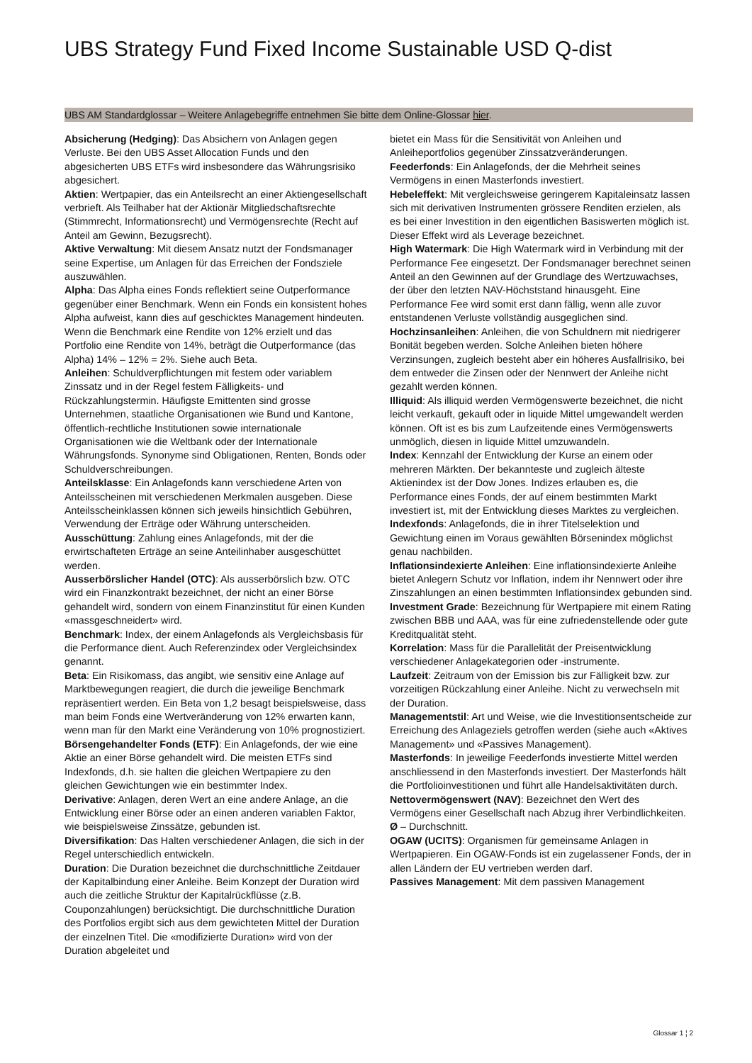UBS Strategy Fund Fixed Income Sustainable USD Q-dist
UBS AM Standardglossar – Weitere Anlagebegriffe entnehmen Sie bitte dem Online-Glossar hier.
Absicherung (Hedging): Das Absichern von Anlagen gegen Verluste. Bei den UBS Asset Allocation Funds und den abgesicherten UBS ETFs wird insbesondere das Währungsrisiko abgesichert.
Aktien: Wertpapier, das ein Anteilsrecht an einer Aktiengesellschaft verbrieft. Als Teilhaber hat der Aktionär Mitgliedschaftsrechte (Stimmrecht, Informationsrecht) und Vermögensrechte (Recht auf Anteil am Gewinn, Bezugsrecht).
Aktive Verwaltung: Mit diesem Ansatz nutzt der Fondsmanager seine Expertise, um Anlagen für das Erreichen der Fondsziele auszuwählen.
Alpha: Das Alpha eines Fonds reflektiert seine Outperformance gegenüber einer Benchmark. Wenn ein Fonds ein konsistent hohes Alpha aufweist, kann dies auf geschicktes Management hindeuten. Wenn die Benchmark eine Rendite von 12% erzielt und das Portfolio eine Rendite von 14%, beträgt die Outperformance (das Alpha) 14% – 12% = 2%. Siehe auch Beta.
Anleihen: Schuldverpflichtungen mit festem oder variablem Zinssatz und in der Regel festem Fälligkeits- und Rückzahlungstermin. Häufigste Emittenten sind grosse Unternehmen, staatliche Organisationen wie Bund und Kantone, öffentlich-rechtliche Institutionen sowie internationale Organisationen wie die Weltbank oder der Internationale Währungsfonds. Synonyme sind Obligationen, Renten, Bonds oder Schuldverschreibungen.
Anteilsklasse: Ein Anlagefonds kann verschiedene Arten von Anteilsscheinen mit verschiedenen Merkmalen ausgeben. Diese Anteilsscheinklassen können sich jeweils hinsichtlich Gebühren, Verwendung der Erträge oder Währung unterscheiden.
Ausschüttung: Zahlung eines Anlagefonds, mit der die erwirtschafteten Erträge an seine Anteilinhaber ausgeschüttet werden.
Ausserbörslicher Handel (OTC): Als ausserbörslich bzw. OTC wird ein Finanzkontrakt bezeichnet, der nicht an einer Börse gehandelt wird, sondern von einem Finanzinstitut für einen Kunden «massgeschneidert» wird.
Benchmark: Index, der einem Anlagefonds als Vergleichsbasis für die Performance dient. Auch Referenzindex oder Vergleichsindex genannt.
Beta: Ein Risikomass, das angibt, wie sensitiv eine Anlage auf Marktbewegungen reagiert, die durch die jeweilige Benchmark repräsentiert werden. Ein Beta von 1,2 besagt beispielsweise, dass man beim Fonds eine Wertveränderung von 12% erwarten kann, wenn man für den Markt eine Veränderung von 10% prognostiziert.
Börsengehandelter Fonds (ETF): Ein Anlagefonds, der wie eine Aktie an einer Börse gehandelt wird. Die meisten ETFs sind Indexfonds, d.h. sie halten die gleichen Wertpapiere zu den gleichen Gewichtungen wie ein bestimmter Index.
Derivative: Anlagen, deren Wert an eine andere Anlage, an die Entwicklung einer Börse oder an einen anderen variablen Faktor, wie beispielsweise Zinssätze, gebunden ist.
Diversifikation: Das Halten verschiedener Anlagen, die sich in der Regel unterschiedlich entwickeln.
Duration: Die Duration bezeichnet die durchschnittliche Zeitdauer der Kapitalbindung einer Anleihe. Beim Konzept der Duration wird auch die zeitliche Struktur der Kapitalrückflüsse (z.B. Couponzahlungen) berücksichtigt. Die durchschnittliche Duration des Portfolios ergibt sich aus dem gewichteten Mittel der Duration der einzelnen Titel. Die «modifizierte Duration» wird von der Duration abgeleitet und
bietet ein Mass für die Sensitivität von Anleihen und Anleiheportfolios gegenüber Zinssatzveränderungen.
Feederfonds: Ein Anlagefonds, der die Mehrheit seines Vermögens in einen Masterfonds investiert.
Hebeleffekt: Mit vergleichsweise geringerem Kapitaleinsatz lassen sich mit derivativen Instrumenten grössere Renditen erzielen, als es bei einer Investition in den eigentlichen Basiswerten möglich ist. Dieser Effekt wird als Leverage bezeichnet.
High Watermark: Die High Watermark wird in Verbindung mit der Performance Fee eingesetzt. Der Fondsmanager berechnet seinen Anteil an den Gewinnen auf der Grundlage des Wertzuwachses, der über den letzten NAV-Höchststand hinausgeht. Eine Performance Fee wird somit erst dann fällig, wenn alle zuvor entstandenen Verluste vollständig ausgeglichen sind.
Hochzinsanleihen: Anleihen, die von Schuldnern mit niedrigerer Bonität begeben werden. Solche Anleihen bieten höhere Verzinsungen, zugleich besteht aber ein höheres Ausfallrisiko, bei dem entweder die Zinsen oder der Nennwert der Anleihe nicht gezahlt werden können.
Illiquid: Als illiquid werden Vermögenswerte bezeichnet, die nicht leicht verkauft, gekauft oder in liquide Mittel umgewandelt werden können. Oft ist es bis zum Laufzeitende eines Vermögenswerts unmöglich, diesen in liquide Mittel umzuwandeln.
Index: Kennzahl der Entwicklung der Kurse an einem oder mehreren Märkten. Der bekannteste und zugleich älteste Aktienindex ist der Dow Jones. Indizes erlauben es, die Performance eines Fonds, der auf einem bestimmten Markt investiert ist, mit der Entwicklung dieses Marktes zu vergleichen.
Indexfonds: Anlagefonds, die in ihrer Titelselektion und Gewichtung einen im Voraus gewählten Börsenindex möglichst genau nachbilden.
Inflationsindexierte Anleihen: Eine inflationsindexierte Anleihe bietet Anlegern Schutz vor Inflation, indem ihr Nennwert oder ihre Zinszahlungen an einen bestimmten Inflationsindex gebunden sind.
Investment Grade: Bezeichnung für Wertpapiere mit einem Rating zwischen BBB und AAA, was für eine zufriedenstellende oder gute Kreditqualität steht.
Korrelation: Mass für die Parallelität der Preisentwicklung verschiedener Anlagekategorien oder -instrumente.
Laufzeit: Zeitraum von der Emission bis zur Fälligkeit bzw. zur vorzeitigen Rückzahlung einer Anleihe. Nicht zu verwechseln mit der Duration.
Managementstil: Art und Weise, wie die Investitionsentscheide zur Erreichung des Anlageziels getroffen werden (siehe auch «Aktives Management» und «Passives Management).
Masterfonds: In jeweilige Feederfonds investierte Mittel werden anschliessend in den Masterfonds investiert. Der Masterfonds hält die Portfolioinvestitionen und führt alle Handelsaktivitäten durch.
Nettovermögenswert (NAV): Bezeichnet den Wert des Vermögens einer Gesellschaft nach Abzug ihrer Verbindlichkeiten.
Ø – Durchschnitt.
OGAW (UCITS): Organismen für gemeinsame Anlagen in Wertpapieren. Ein OGAW-Fonds ist ein zugelassener Fonds, der in allen Ländern der EU vertrieben werden darf.
Passives Management: Mit dem passiven Management
Glossar 1 ¦ 2